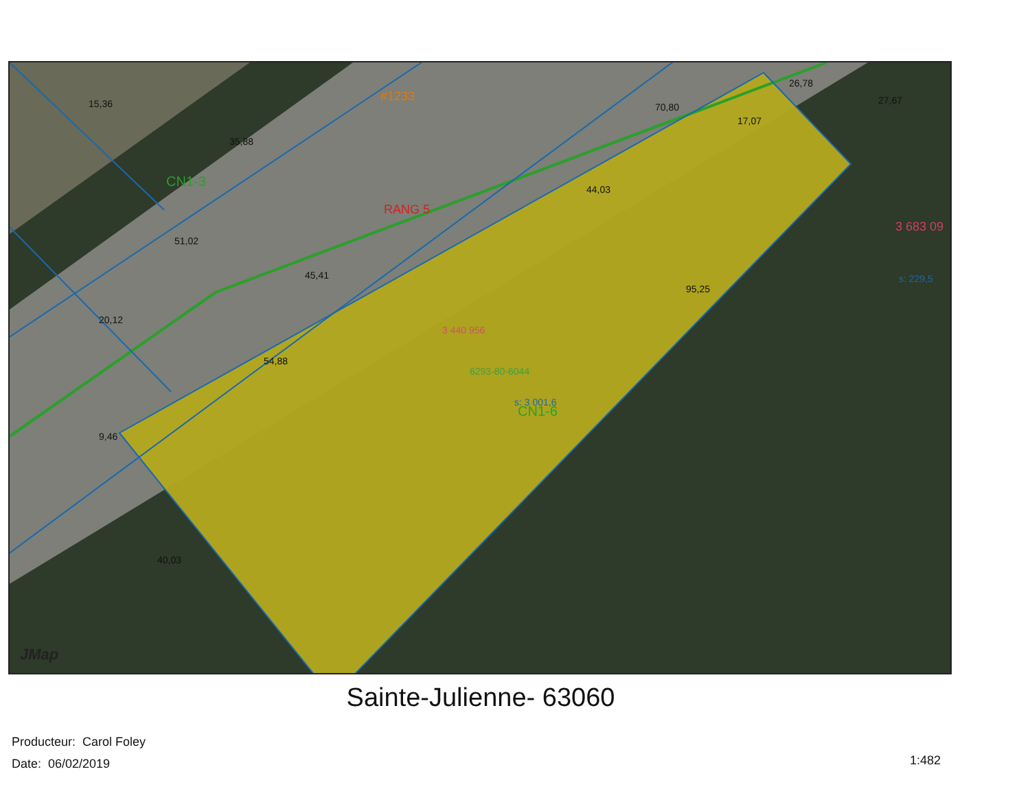15,36
70,80
17,07
44,03
45,41
51,02
54,88
95,25
20,12
9,46
40,03
35,88
26,78
27,67
CN1-3
CN1-6
#1233
RANG 5
3 683 09
s: 229,5
3 440 956
6293-80-6044
s: 3 001,6
JMap
Sainte-Julienne- 63060
Producteur: Carol Foley
Date: 06/02/2019
1:482